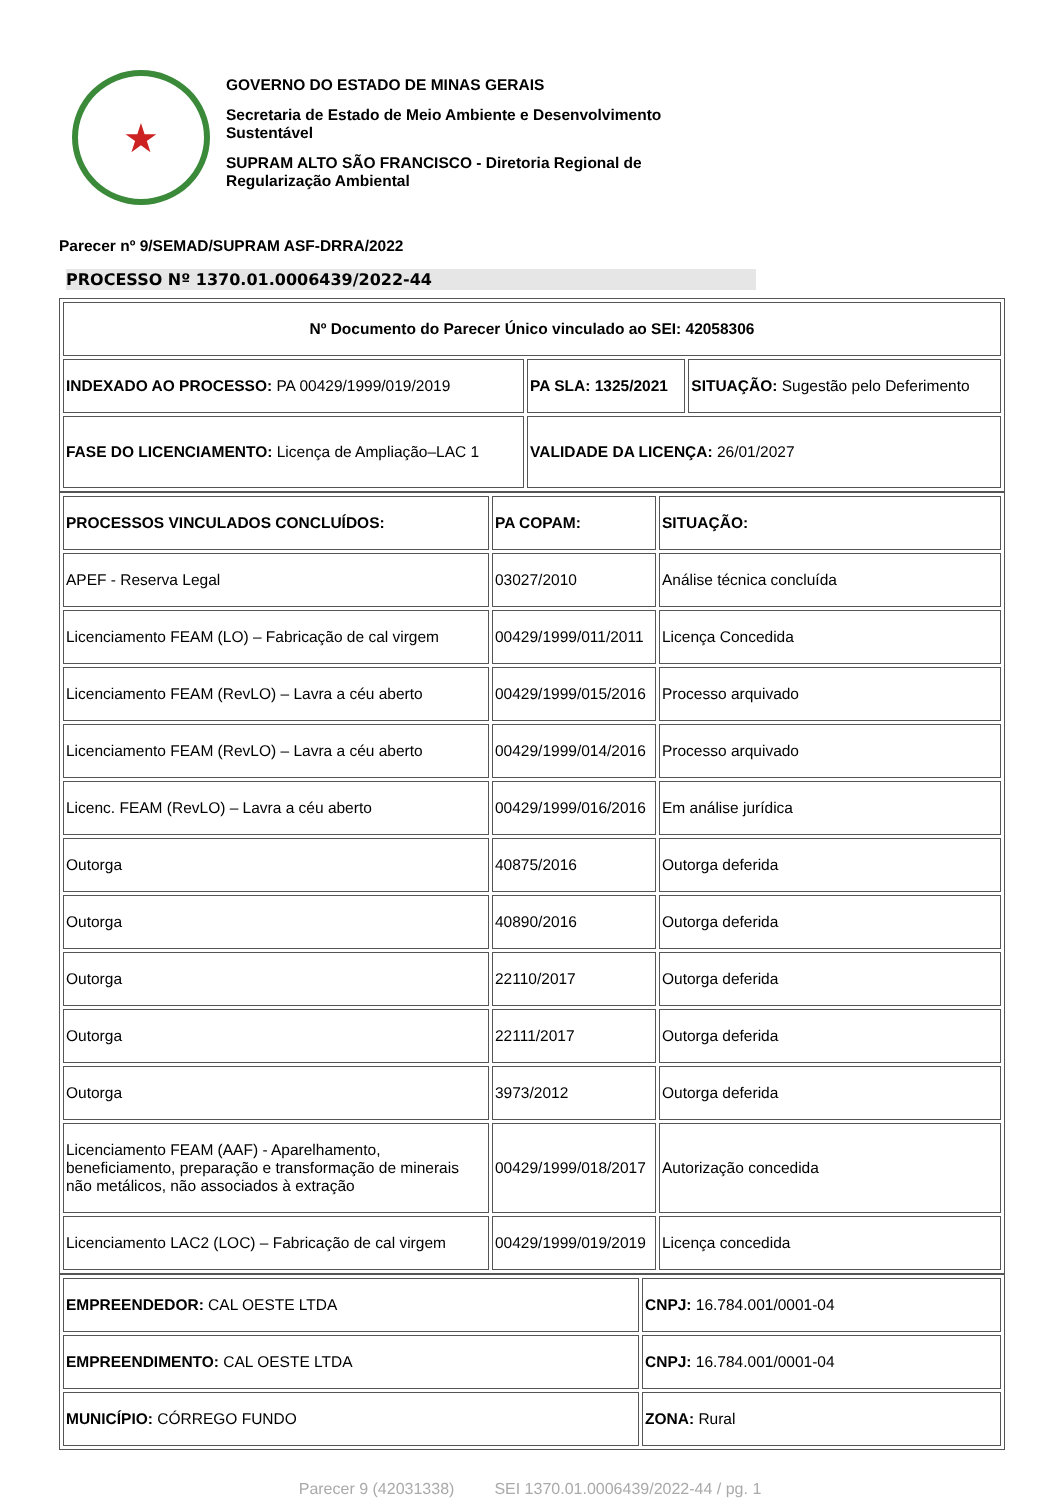★
GOVERNO DO ESTADO DE MINAS GERAIS
Secretaria de Estado de Meio Ambiente e Desenvolvimento Sustentável
SUPRAM ALTO SÃO FRANCISCO - Diretoria Regional de Regularização Ambiental
Parecer nº 9/SEMAD/SUPRAM ASF-DRRA/2022
PROCESSO Nº 1370.01.0006439/2022-44
| Nº Documento do Parecer Único vinculado ao SEI: 42058306 | | |
| INDEXADO AO PROCESSO: PA 00429/1999/019/2019 | PA SLA: 1325/2021 | SITUAÇÃO: Sugestão pelo Deferimento |
| FASE DO LICENCIAMENTO: Licença de Ampliação–LAC 1 | VALIDADE DA LICENÇA: 26/01/2027 | |
| PROCESSOS VINCULADOS CONCLUÍDOS: | PA COPAM: | SITUAÇÃO: |
| APEF - Reserva Legal | 03027/2010 | Análise técnica concluída |
| Licenciamento FEAM (LO) – Fabricação de cal virgem | 00429/1999/011/2011 | Licença Concedida |
| Licenciamento FEAM (RevLO) – Lavra a céu aberto | 00429/1999/015/2016 | Processo arquivado |
| Licenciamento FEAM (RevLO) – Lavra a céu aberto | 00429/1999/014/2016 | Processo arquivado |
| Licenc. FEAM (RevLO) – Lavra a céu aberto | 00429/1999/016/2016 | Em análise jurídica |
| Outorga | 40875/2016 | Outorga deferida |
| Outorga | 40890/2016 | Outorga deferida |
| Outorga | 22110/2017 | Outorga deferida |
| Outorga | 22111/2017 | Outorga deferida |
| Outorga | 3973/2012 | Outorga deferida |
| Licenciamento FEAM (AAF) - Aparelhamento, beneficiamento, preparação e transformação de minerais não metálicos, não associados à extração | 00429/1999/018/2017 | Autorização concedida |
| Licenciamento LAC2 (LOC) – Fabricação de cal virgem | 00429/1999/019/2019 | Licença concedida |
| EMPREENDEDOR: CAL OESTE LTDA | CNPJ: 16.784.001/0001-04 |
| EMPREENDIMENTO: CAL OESTE LTDA | CNPJ: 16.784.001/0001-04 |
| MUNICÍPIO: CÓRREGO FUNDO | ZONA: Rural |
Parecer 9 (42031338) SEI 1370.01.0006439/2022-44 / pg. 1